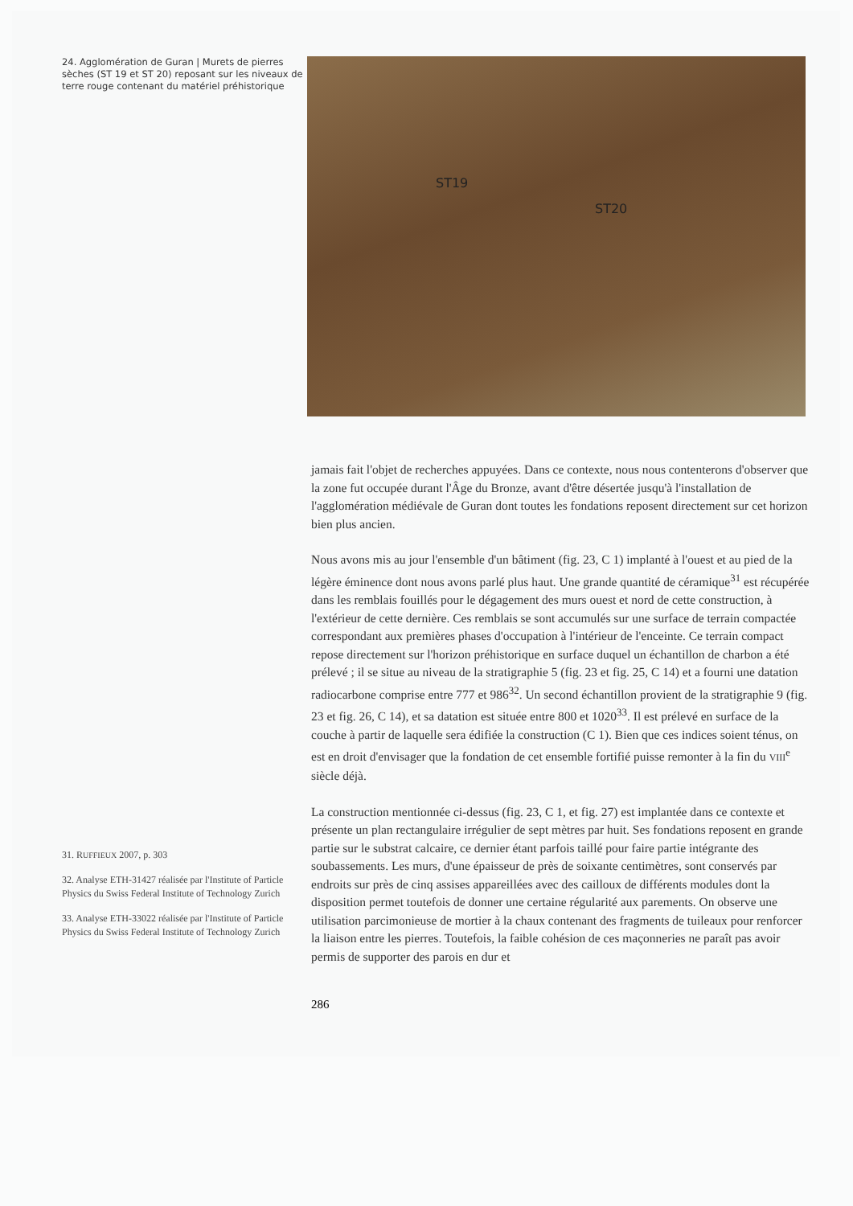24. Agglomération de Guran | Murets de pierres sèches (ST 19 et ST 20) reposant sur les niveaux de terre rouge contenant du matériel préhistorique
31. RUFFIEUX 2007, p. 303
32. Analyse ETH-31427 réalisée par l'Institute of Particle Physics du Swiss Federal Institute of Technology Zurich
33. Analyse ETH-33022 réalisée par l'Institute of Particle Physics du Swiss Federal Institute of Technology Zurich
ST19
ST20
jamais fait l'objet de recherches appuyées. Dans ce contexte, nous nous contenterons d'observer que la zone fut occupée durant l'Âge du Bronze, avant d'être désertée jusqu'à l'installation de l'agglomération médiévale de Guran dont toutes les fondations reposent directement sur cet horizon bien plus ancien.
Nous avons mis au jour l'ensemble d'un bâtiment (fig. 23, C 1) implanté à l'ouest et au pied de la légère éminence dont nous avons parlé plus haut. Une grande quantité de céramique<sup>31</sup> est récupérée dans les remblais fouillés pour le dégagement des murs ouest et nord de cette construction, à l'extérieur de cette dernière. Ces remblais se sont accumulés sur une surface de terrain compactée correspondant aux premières phases d'occupation à l'intérieur de l'enceinte. Ce terrain compact repose directement sur l'horizon préhistorique en surface duquel un échantillon de charbon a été prélevé ; il se situe au niveau de la stratigraphie 5 (fig. 23 et fig. 25, C 14) et a fourni une datation radiocarbone comprise entre 777 et 986<sup>32</sup>. Un second échantillon provient de la stratigraphie 9 (fig. 23 et fig. 26, C 14), et sa datation est située entre 800 et 1020<sup>33</sup>. Il est prélevé en surface de la couche à partir de laquelle sera édifiée la construction (C 1). Bien que ces indices soient ténus, on est en droit d'envisager que la fondation de cet ensemble fortifié puisse remonter à la fin du VIII<sup>e</sup> siècle déjà.
La construction mentionnée ci-dessus (fig. 23, C 1, et fig. 27) est implantée dans ce contexte et présente un plan rectangulaire irrégulier de sept mètres par huit. Ses fondations reposent en grande partie sur le substrat calcaire, ce dernier étant parfois taillé pour faire partie intégrante des soubassements. Les murs, d'une épaisseur de près de soixante centimètres, sont conservés par endroits sur près de cinq assises appareillées avec des cailloux de différents modules dont la disposition permet toutefois de donner une certaine régularité aux parements. On observe une utilisation parcimonieuse de mortier à la chaux contenant des fragments de tuileaux pour renforcer la liaison entre les pierres. Toutefois, la faible cohésion de ces maçonneries ne paraît pas avoir permis de supporter des parois en dur et
286